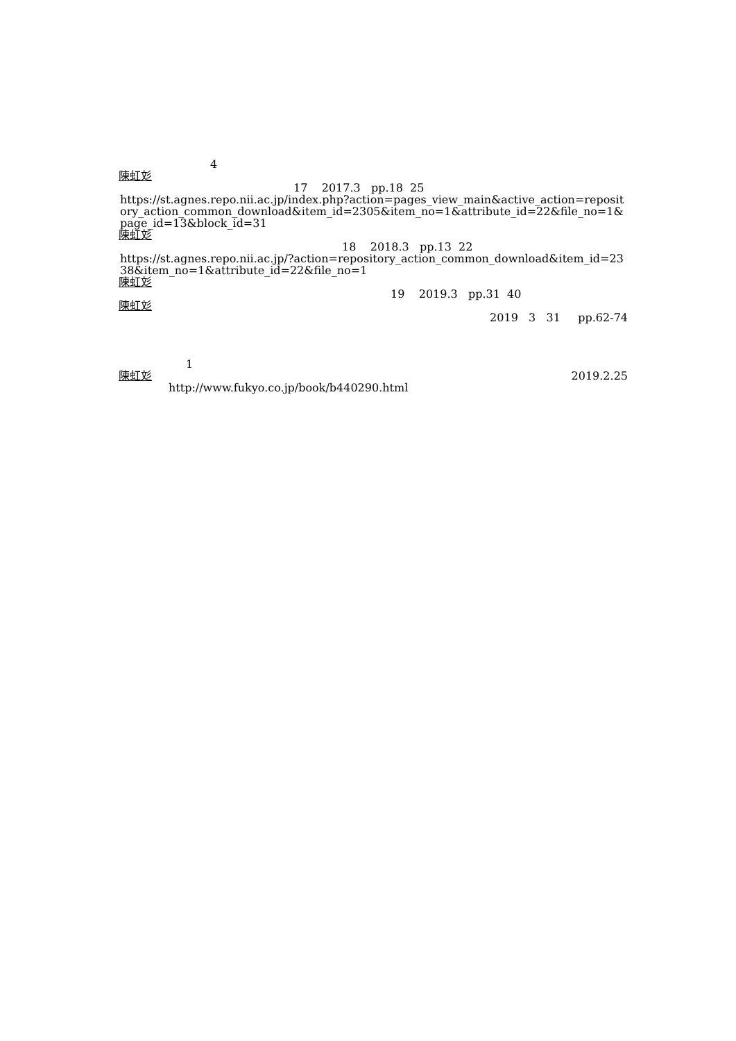4
陳虹彣
17 2017.3 pp.18 25
https://st.agnes.repo.nii.ac.jp/index.php?action=pages_view_main&active_action=repository_action_common_download&item_id=2305&item_no=1&attribute_id=22&file_no=1&page_id=13&block_id=31
陳虹彣
18 2018.3 pp.13 22
https://st.agnes.repo.nii.ac.jp/?action=repository_action_common_download&item_id=2338&item_no=1&attribute_id=22&file_no=1
陳虹彣
19 2019.3 pp.31 40
陳虹彣
2019 3 31 pp.62-74
1
陳虹彣 2019.2.25
http://www.fukyo.co.jp/book/b440290.html